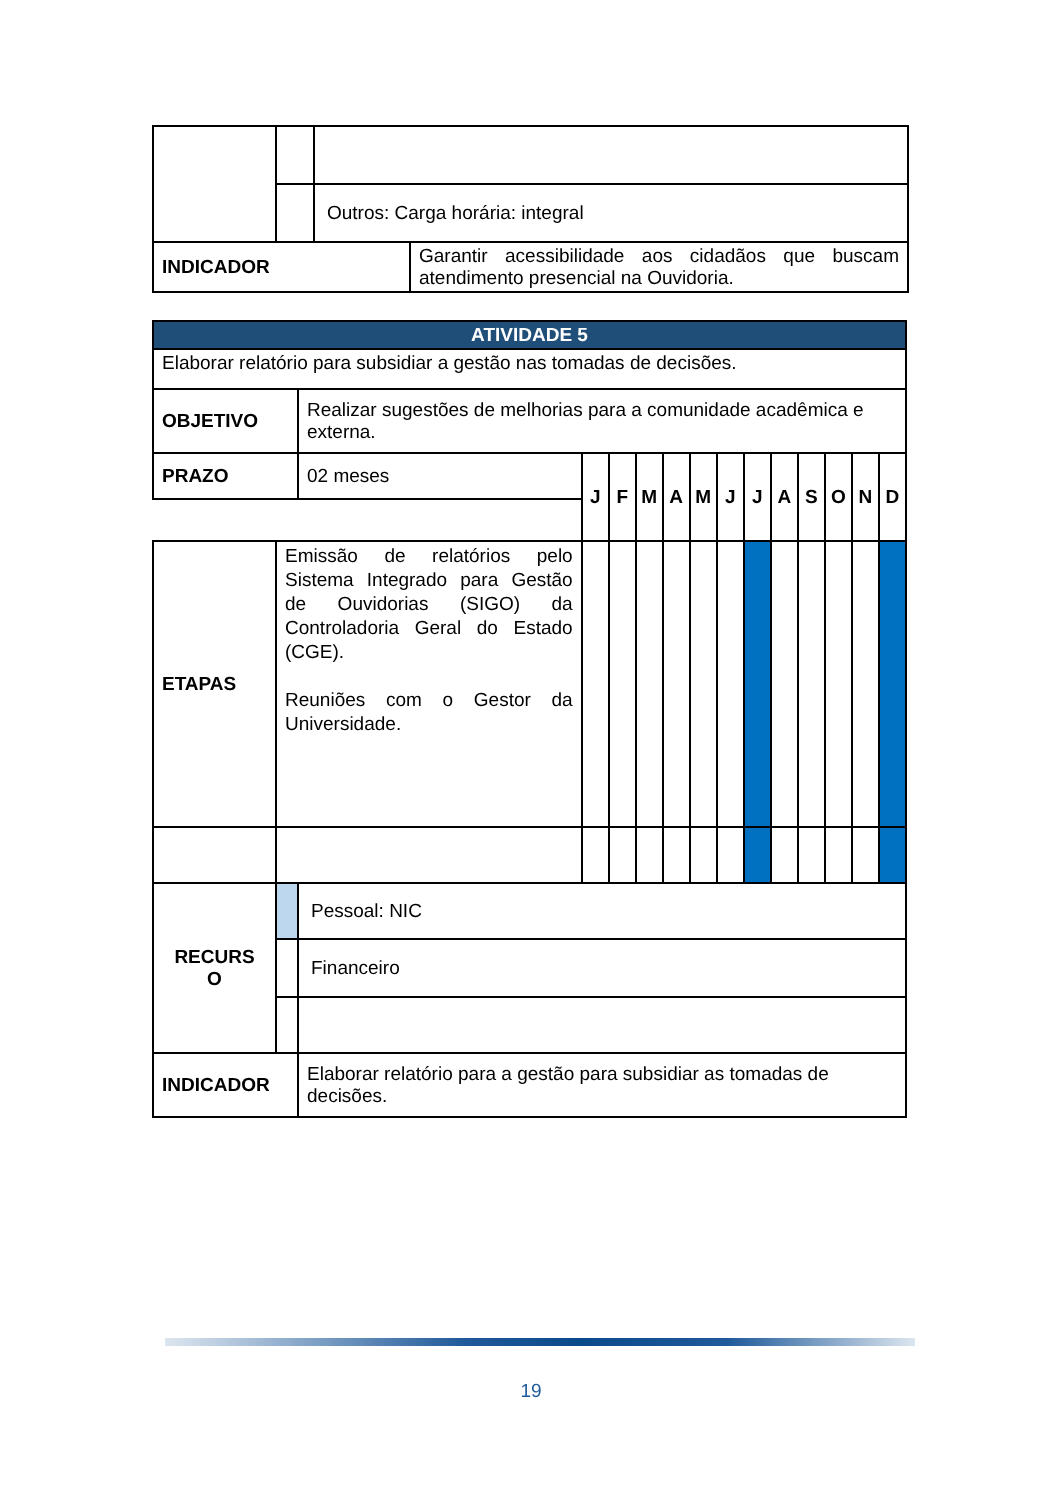| | | Outros: Carga horária: integral | |
| INDICADOR | | | Garantir acessibilidade aos cidadãos que buscam atendimento presencial na Ouvidoria. |
| ATIVIDADE 5 | | | | | | | | | | | | | | |
| Elaborar relatório para subsidiar a gestão nas tomadas de decisões. | | | | | | | | | | | | | | |
| OBJETIVO | | Realizar sugestões de melhorias para a comunidade acadêmica e externa. | | | | | | | | | | | | |
| PRAZO | | 02 meses | J | F | M | A | M | J | J | A | S | O | N | D |
| ETAPAS | Emissão de relatórios pelo Sistema Integrado para Gestão de Ouvidorias (SIGO) da Controladoria Geral do Estado (CGE). Reuniões com o Gestor da Universidade. | | | | | | | | | | | | | |
| RECURS O | | Pessoal: NIC | | | | | | | | | | | | |
| | | Financeiro | | | | | | | | | | | | |
| INDICADOR | | Elaborar relatório para a gestão para subsidiar as tomadas de decisões. | | | | | | | | | | | | |
19